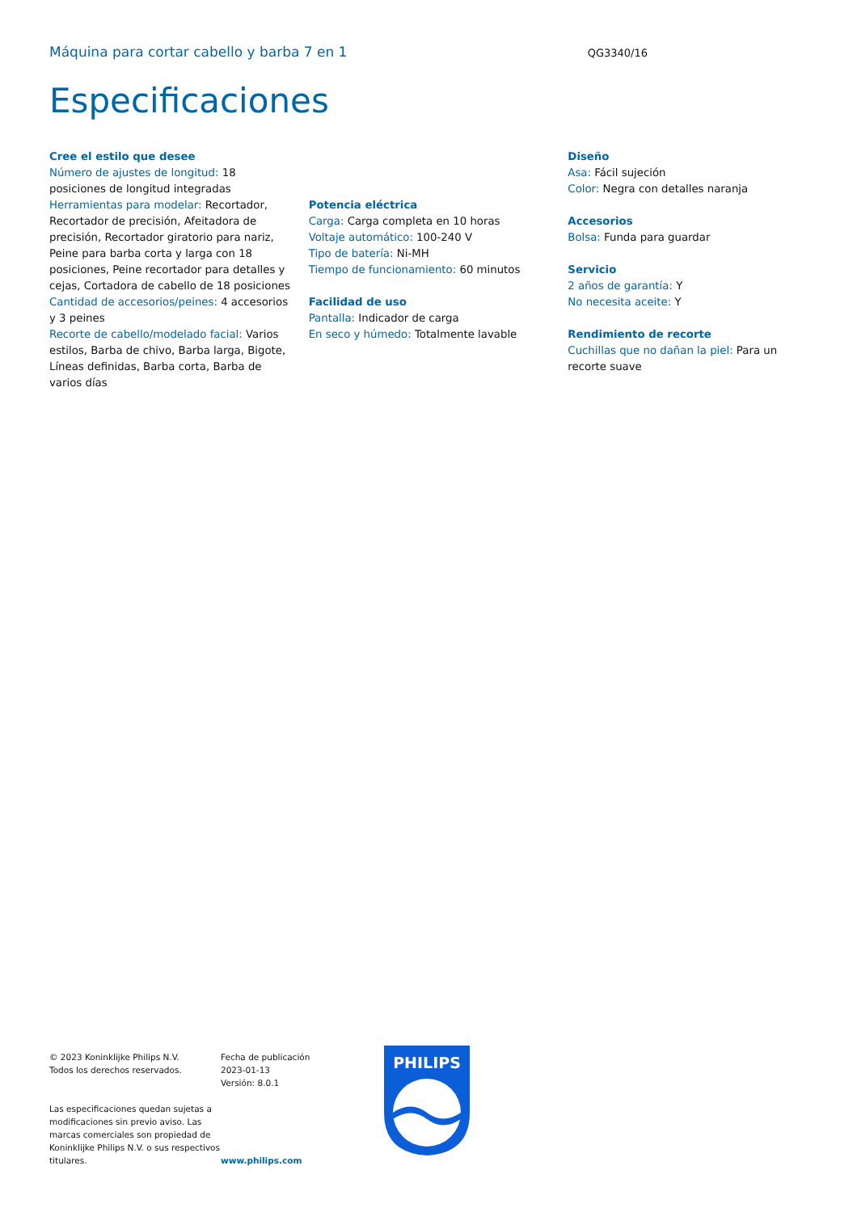Máquina para cortar cabello y barba 7 en 1
QG3340/16
Especificaciones
Cree el estilo que desee
Número de ajustes de longitud: 18 posiciones de longitud integradas
Herramientas para modelar: Recortador, Recortador de precisión, Afeitadora de precisión, Recortador giratorio para nariz, Peine para barba corta y larga con 18 posiciones, Peine recortador para detalles y cejas, Cortadora de cabello de 18 posiciones
Cantidad de accesorios/peines: 4 accesorios y 3 peines
Recorte de cabello/modelado facial: Varios estilos, Barba de chivo, Barba larga, Bigote, Líneas definidas, Barba corta, Barba de varios días
Potencia eléctrica
Carga: Carga completa en 10 horas
Voltaje automático: 100-240 V
Tipo de batería: Ni-MH
Tiempo de funcionamiento: 60 minutos
Facilidad de uso
Pantalla: Indicador de carga
En seco y húmedo: Totalmente lavable
Diseño
Asa: Fácil sujeción
Color: Negra con detalles naranja
Accesorios
Bolsa: Funda para guardar
Servicio
2 años de garantía: Y
No necesita aceite: Y
Rendimiento de recorte
Cuchillas que no dañan la piel: Para un recorte suave
© 2023 Koninklijke Philips N.V.
Todos los derechos reservados.
Las especificaciones quedan sujetas a modificaciones sin previo aviso. Las marcas comerciales son propiedad de Koninklijke Philips N.V. o sus respectivos titulares.
Fecha de publicación
2023-01-13
Versión: 8.0.1
www.philips.com
PHILIPS